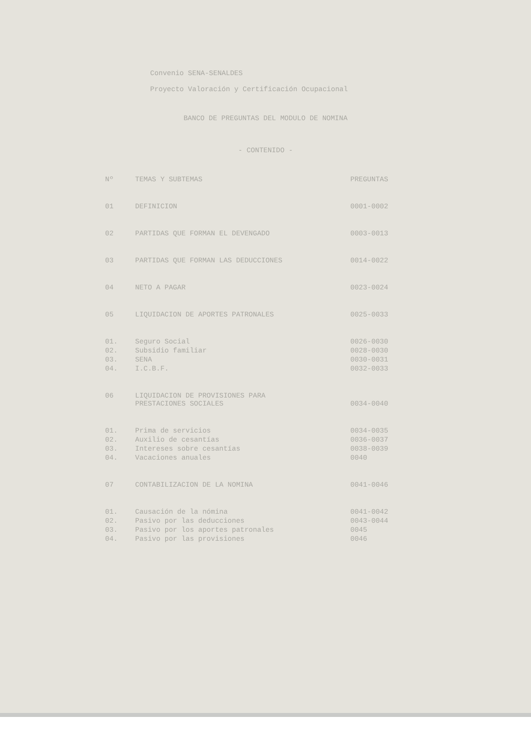Convenio SENA-SENALDES
Proyecto Valoración y Certificación Ocupacional
BANCO DE PREGUNTAS DEL MODULO DE NOMINA
- CONTENIDO -
| Nº | TEMAS Y SUBTEMAS | PREGUNTAS |
| --- | --- | --- |
| 01 | DEFINICION | 0001-0002 |
| 02 | PARTIDAS QUE FORMAN EL DEVENGADO | 0003-0013 |
| 03 | PARTIDAS QUE FORMAN LAS DEDUCCIONES | 0014-0022 |
| 04 | NETO A PAGAR | 0023-0024 |
| 05 | LIQUIDACION DE APORTES PATRONALES | 0025-0033 |
| 01. | Seguro Social | 0026-0030 |
| 02. | Subsidio familiar | 0028-0030 |
| 03. | SENA | 0030-0031 |
| 04. | I.C.B.F. | 0032-0033 |
| 06 | LIQUIDACION DE PROVISIONES PARA PRESTACIONES SOCIALES | 0034-0040 |
| 01. | Prima de servicios | 0034-0035 |
| 02. | Auxilio de cesantías | 0036-0037 |
| 03. | Intereses sobre cesantías | 0038-0039 |
| 04. | Vacaciones anuales | 0040 |
| 07 | CONTABILIZACION DE LA NOMINA | 0041-0046 |
| 01. | Causación de la nómina | 0041-0042 |
| 02. | Pasivo por las deducciones | 0043-0044 |
| 03. | Pasivo por los aportes patronales | 0045 |
| 04. | Pasivo por las provisiones | 0046 |